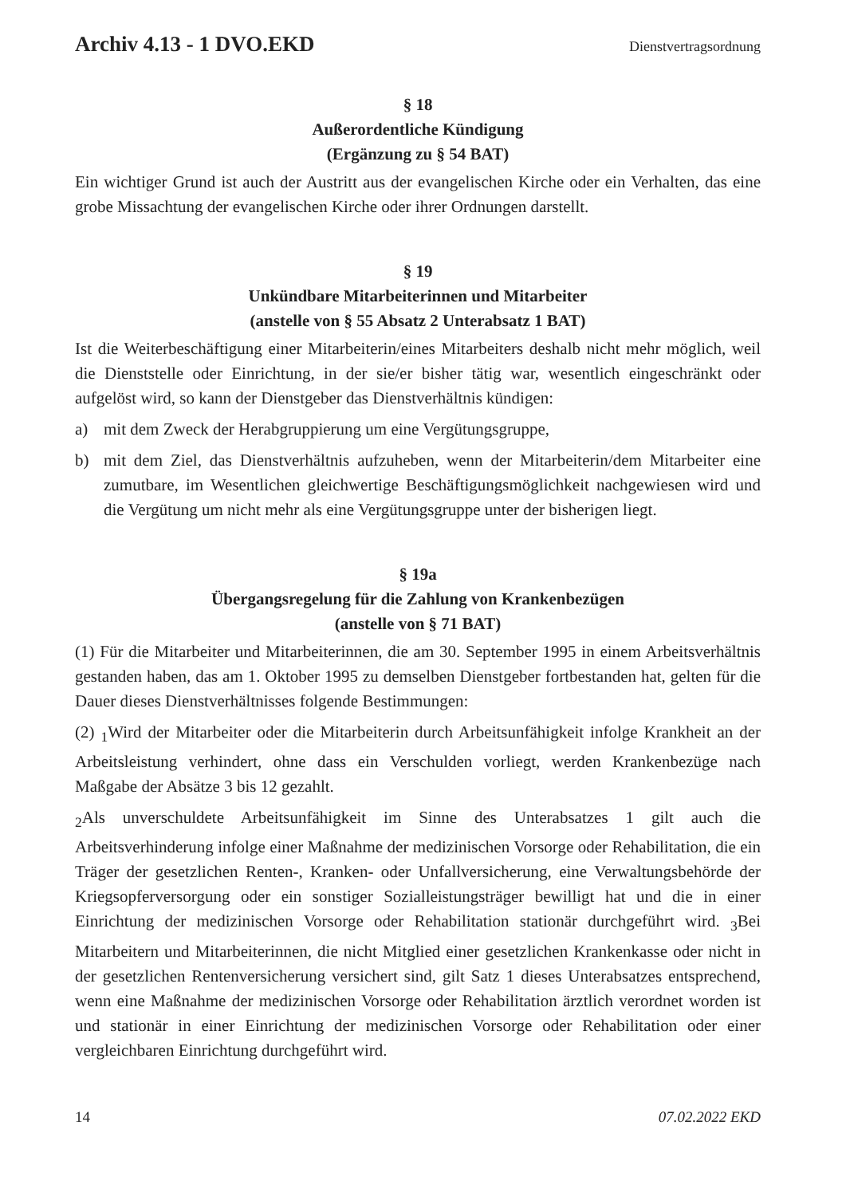Archiv 4.13 - 1 DVO.EKD
Dienstvertragsordnung
§ 18
Außerordentliche Kündigung
(Ergänzung zu § 54 BAT)
Ein wichtiger Grund ist auch der Austritt aus der evangelischen Kirche oder ein Verhalten, das eine grobe Missachtung der evangelischen Kirche oder ihrer Ordnungen darstellt.
§ 19
Unkündbare Mitarbeiterinnen und Mitarbeiter
(anstelle von § 55 Absatz 2 Unterabsatz 1 BAT)
Ist die Weiterbeschäftigung einer Mitarbeiterin/eines Mitarbeiters deshalb nicht mehr möglich, weil die Dienststelle oder Einrichtung, in der sie/er bisher tätig war, wesentlich eingeschränkt oder aufgelöst wird, so kann der Dienstgeber das Dienstverhältnis kündigen:
a) mit dem Zweck der Herabgruppierung um eine Vergütungsgruppe,
b) mit dem Ziel, das Dienstverhältnis aufzuheben, wenn der Mitarbeiterin/dem Mitarbeiter eine zumutbare, im Wesentlichen gleichwertige Beschäftigungsmöglichkeit nachgewiesen wird und die Vergütung um nicht mehr als eine Vergütungsgruppe unter der bisherigen liegt.
§ 19a
Übergangsregelung für die Zahlung von Krankenbezügen
(anstelle von § 71 BAT)
(1) Für die Mitarbeiter und Mitarbeiterinnen, die am 30. September 1995 in einem Arbeitsverhältnis gestanden haben, das am 1. Oktober 1995 zu demselben Dienstgeber fortbestanden hat, gelten für die Dauer dieses Dienstverhältnisses folgende Bestimmungen:
(2) <sub>1</sub>Wird der Mitarbeiter oder die Mitarbeiterin durch Arbeitsunfähigkeit infolge Krankheit an der Arbeitsleistung verhindert, ohne dass ein Verschulden vorliegt, werden Krankenbezüge nach Maßgabe der Absätze 3 bis 12 gezahlt.
<sub>2</sub>Als unverschuldete Arbeitsunfähigkeit im Sinne des Unterabsatzes 1 gilt auch die Arbeitsverhinderung infolge einer Maßnahme der medizinischen Vorsorge oder Rehabilitation, die ein Träger der gesetzlichen Renten-, Kranken- oder Unfallversicherung, eine Verwaltungsbehörde der Kriegsopferversorgung oder ein sonstiger Sozialleistungsträger bewilligt hat und die in einer Einrichtung der medizinischen Vorsorge oder Rehabilitation stationär durchgeführt wird. <sub>3</sub>Bei Mitarbeitern und Mitarbeiterinnen, die nicht Mitglied einer gesetzlichen Krankenkasse oder nicht in der gesetzlichen Rentenversicherung versichert sind, gilt Satz 1 dieses Unterabsatzes entsprechend, wenn eine Maßnahme der medizinischen Vorsorge oder Rehabilitation ärztlich verordnet worden ist und stationär in einer Einrichtung der medizinischen Vorsorge oder Rehabilitation oder einer vergleichbaren Einrichtung durchgeführt wird.
14 07.02.2022 EKD